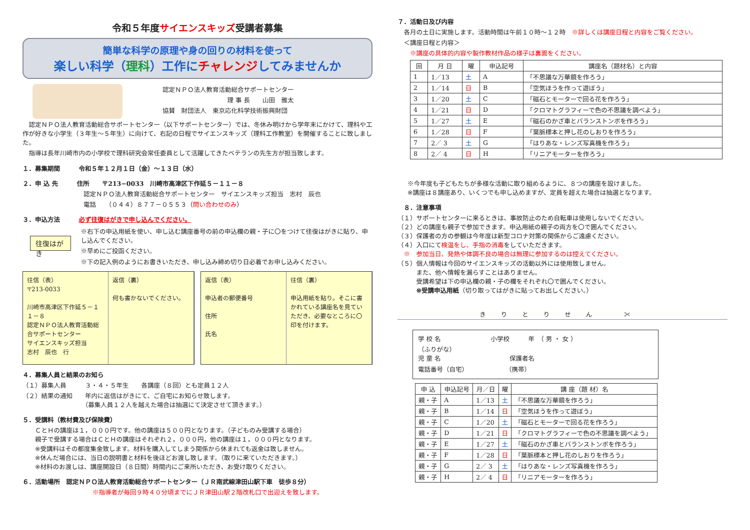令和５年度サイエンスキッズ受講者募集
簡単な科学の原理や身の回りの材料を使って
楽しい科学（理科）工作にチャレンジしてみませんか
認定ＮＰＯ法人教育活動総合サポートセンター
理 事 長　　山田　雅太
協賛　財団法人　東京応化科学技術振興財団
　認定ＮＰＯ法人教育活動総合サポートセンター（以下サポートセンター）では、冬休み明けから学年末にかけて、理科や工作が好きな小学生（３年生～５年生）に向けて、右記の日程でサイエンスキッズ（理科工作教室）を開催することに致しました。
　指導は長年川崎市内の小学校で理科研究会常任委員として活躍してきたベテランの先生方が担当致します。
１．募集期間　　　令和５年１２月１日（金）～１３日（水）
２．申 込 先　　　住所　　〒213−0033　川崎市高津区下作延５－１１－８
認定ＮＰＯ法人教育活動総合サポートセンター　サイエンスキッズ担当　志村　辰也
電話　　（０４４）８７７－０５５３（問い合わせのみ）
３．申込方法　　　必ず往復はがきで申し込んでください。
往復はがき
※右下の申込用紙を使い、申し込む講座番号の前の申込欄の親・子に〇をつけて往復はがきに貼り、申し込んでください。
※早めにご投函ください。
※下の記入例のようにお書きいただき、申し込み締め切り日必着でお申し込みください。
往信（表）
〒213-0033
川崎市高津区下作延５－１１－８
認定ＮＰＯ法人教育活動総合サポートセンター
サイエンスキッズ担当
志村　辰也　行
返信（裏）
何も書かないでください。
返信（表）
申込者の郵便番号
住所
氏名
往信（裏）
申込用紙を貼り。そこに書かれている講座名を見ていただき、必要なところに〇印を付けます。
４．募集人員と結果のお知ら
（１）募集人員　　　３・４・５年生　　各講座（８回）とも定員１２人
（２）結果の通知　　年内に返信はがきにて、ご自宅にお知らせ致します。
　　　　　　　　　　（募集人員１２人を越えた場合は抽選にて決定させて頂きます。）
５．受講料（教材費及び保険費）
ＣとＨの講座は１，０００円です。他の講座は５００円となります。（子どものみ受講する場合）
親子で受講する場合はＣとＨの講座はそれぞれ２，０００円，他の講座は１，０００円となります。
※受講料はその都度集金致します。材料を購入してしまう関係から休まれても返金は致しません。
※休んだ場合には、当日の説明書と材料を後ほどお渡し致します。（取りに来ていただきます。）
※材料のお渡しは、講座開設日（８日間）時間内にご来所いただき、お受け取りください。
６．活動場所　認定ＮＰＯ法人教育活動総合サポートセンター（ＪＲ南武線津田山駅下車　徒歩８分）
※指導者が毎回９時４０分頃までにＪＲ津田山駅２階改札口で出迎えを致します。
７．活動日及び内容
　各月の土日に実施します。活動時間は午前１０時～１２時　※詳しくは講座日程と内容をご覧ください。
　＜講座日程と内容＞
　　※講座の具体的内容や製作教材作品の様子は裏面をください。
| 回 | 月 日 | 曜 | 申込記号 | 講座名（題材名）と内容 |
| --- | --- | --- | --- | --- |
| 1 | 1／13 | 土 | A | 「不思議な万華鏡を作ろう」 |
| 2 | 1／14 | 日 | B | 「空気ほうを作って遊ぼう」 |
| 3 | 1／20 | 土 | C | 「磁石とモーターで回る花を作ろう」 |
| 4 | 1／21 | 日 | D | 「クロマトグラフィーで色の不思議を調べよう」 |
| 5 | 1／27 | 土 | E | 「磁石のかざ車とバランストンボを作ろう」 |
| 6 | 1／28 | 日 | F | 「葉脈標本と押し花のしおりを作ろう」 |
| 7 | 2／ 3 | 土 | G | 「はりあな・レンズ写真機を作ろう」 |
| 8 | 2／ 4 | 日 | H | 「リニアモーターを作ろう」 |
※今年度も子どもたちが多様な活動に取り組めるように、８つの講座を設けました。
※講座は８講座あり、いくつでも申し込めますが、定員を超えた場合は抽選となります。
　８．注意事項
（１）サポートセンターに来るときは、事故防止のため自転車は使用しないでください。
（２）どの講座も親子で参加できます。申込用紙の親子の両方を〇で囲んでください。
（３）保護者の方の参観は今年度は新型コロナ対策の関係からご遠慮ください。
（４）入口にて検温をし、手指の消毒をしていただきます。
　※　参加当日、発熱や体調不良の場合は無理に参加するのは控えてください。
（５）個人情報は今回のサイエンスキッズの活動以外には使用致しません。
　　　また、他へ情報を漏らすことはありません。
　　　受講希望は下の申込欄の親・子の欄をそれぞれ〇で囲んでください。
　　　※受講申込用紙（切り取ってはがきに貼ってお出しください。）
きりとりせん ✂
学 校 名　　　　　　　　小学校　　　年　（ 男 ・ 女 ）
（ふりがな）
児 童 名　　　　　　　　　　　保護者名
電話番号（自宅）　　　　　　　（携帯）
| 申 込 | 申込記号 | 月／日 | 曜 | 講 座（題 材）名 |
| --- | --- | --- | --- | --- |
| 親・子 | A | 1／13 | 土 | 「不思議な万華鏡を作ろう」 |
| 親・子 | B | 1／14 | 日 | 「空気ほうを作って遊ぼう」 |
| 親・子 | C | 1／20 | 土 | 「磁石とモーターで回る花を作ろう」 |
| 親・子 | D | 1／21 | 日 | 「クロマトグラフィーで色の不思議を調べよう」 |
| 親・子 | E | 1／27 | 土 | 「磁石のかざ車とバランストンボを作ろう」 |
| 親・子 | F | 1／28 | 日 | 「葉脈標本と押し花のしおりを作ろう」 |
| 親・子 | G | 2／ 3 | 土 | 「はりあな・レンズ写真機を作ろう」 |
| 親・子 | H | 2／ 4 | 日 | 「リニアモーターを作ろう」 |